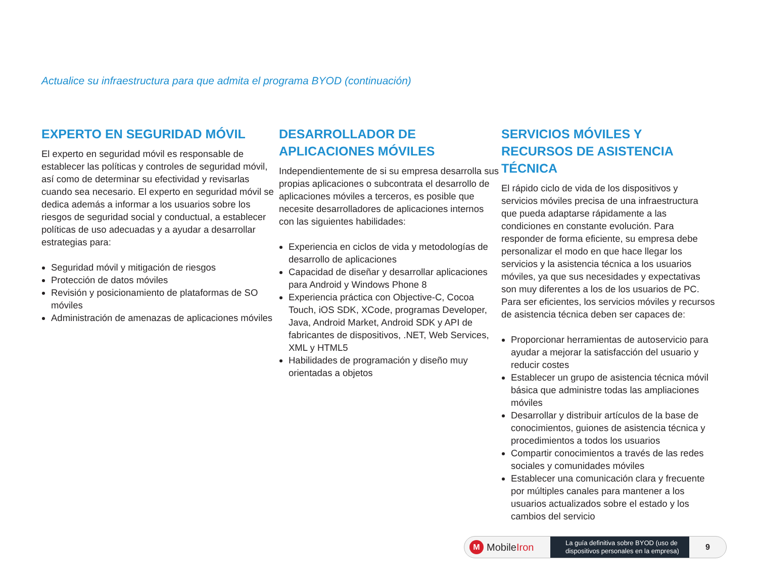Actualice su infraestructura para que admita el programa BYOD (continuación)
EXPERTO EN SEGURIDAD MÓVIL
El experto en seguridad móvil es responsable de establecer las políticas y controles de seguridad móvil, así como de determinar su efectividad y revisarlas cuando sea necesario. El experto en seguridad móvil se dedica además a informar a los usuarios sobre los riesgos de seguridad social y conductual, a establecer políticas de uso adecuadas y a ayudar a desarrollar estrategias para:
Seguridad móvil y mitigación de riesgos
Protección de datos móviles
Revisión y posicionamiento de plataformas de SO móviles
Administración de amenazas de aplicaciones móviles
DESARROLLADOR DE
APLICACIONES MÓVILES
Independientemente de si su empresa desarrolla sus propias aplicaciones o subcontrata el desarrollo de aplicaciones móviles a terceros, es posible que necesite desarrolladores de aplicaciones internos con las siguientes habilidades:
Experiencia en ciclos de vida y metodologías de desarrollo de aplicaciones
Capacidad de diseñar y desarrollar aplicaciones para Android y Windows Phone 8
Experiencia práctica con Objective-C, Cocoa Touch, iOS SDK, XCode, programas Developer, Java, Android Market, Android SDK y API de fabricantes de dispositivos, .NET, Web Services, XML y HTML5
Habilidades de programación y diseño muy orientadas a objetos
SERVICIOS MÓVILES Y RECURSOS DE ASISTENCIA TÉCNICA
El rápido ciclo de vida de los dispositivos y servicios móviles precisa de una infraestructura que pueda adaptarse rápidamente a las condiciones en constante evolución. Para responder de forma eficiente, su empresa debe personalizar el modo en que hace llegar los servicios y la asistencia técnica a los usuarios móviles, ya que sus necesidades y expectativas son muy diferentes a los de los usuarios de PC. Para ser eficientes, los servicios móviles y recursos de asistencia técnica deben ser capaces de:
Proporcionar herramientas de autoservicio para ayudar a mejorar la satisfacción del usuario y reducir costes
Establecer un grupo de asistencia técnica móvil básica que administre todas las ampliaciones móviles
Desarrollar y distribuir artículos de la base de conocimientos, guiones de asistencia técnica y procedimientos a todos los usuarios
Compartir conocimientos a través de las redes sociales y comunidades móviles
Establecer una comunicación clara y frecuente por múltiples canales para mantener a los usuarios actualizados sobre el estado y los cambios del servicio
M MobileIron
La guía definitiva sobre BYOD (uso de
dispositivos personales en la empresa)
9